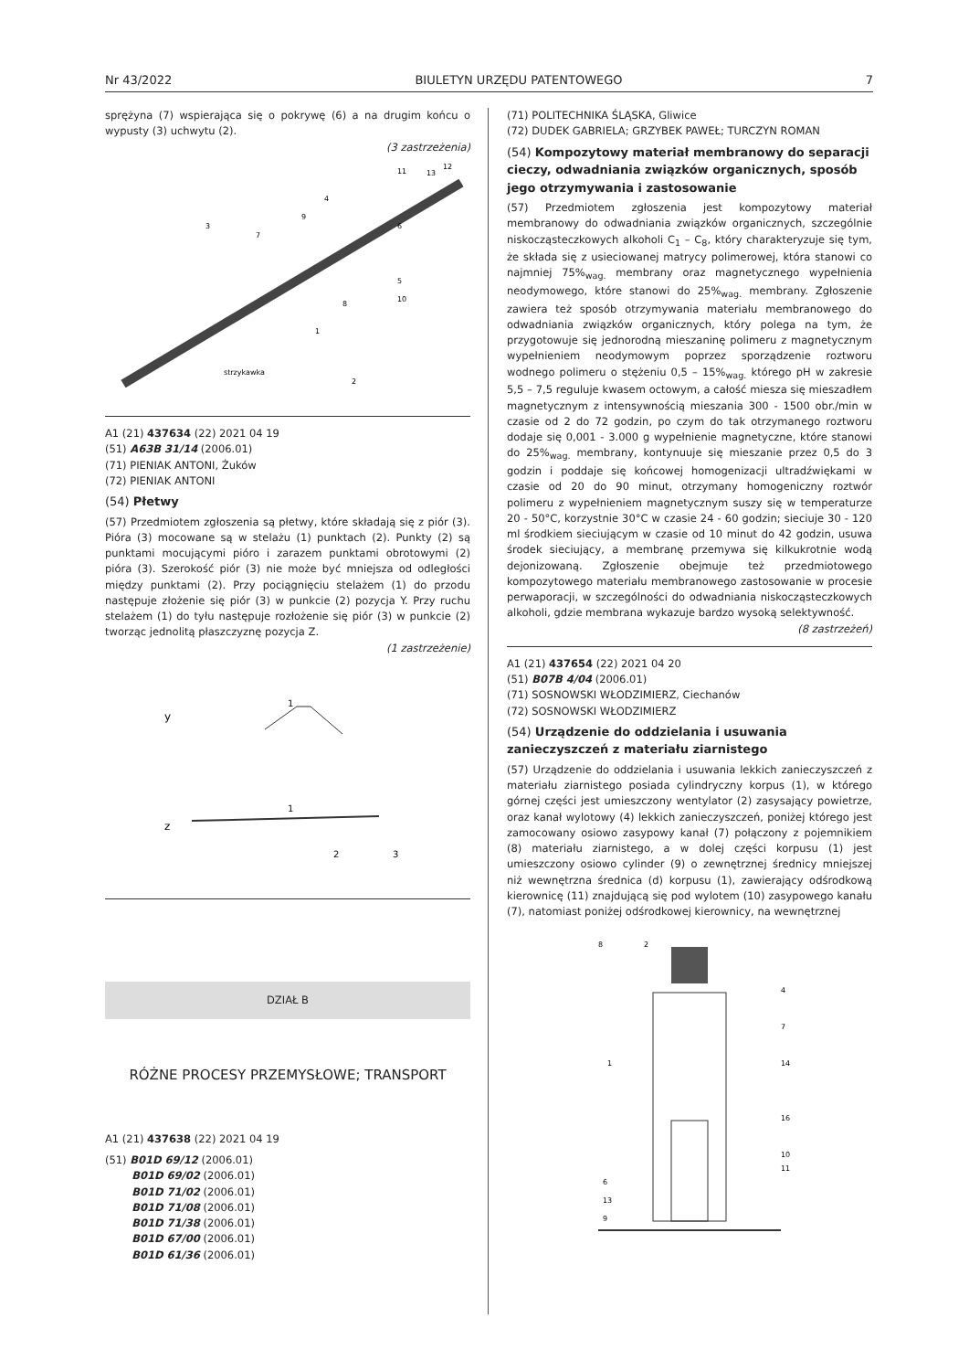Nr 43/2022 BIULETYN URZĘDU PATENTOWEGO 7
sprężyna (7) wspierająca się o pokrywę (6) a na drugim końcu o wypusty (3) uchwytu (2).
(3 zastrzeżenia)
strzykawka
3
7
9
4
6
5
10
8
1
2
11
13
12
A1 (21) 437634 (22) 2021 04 19
(51) A63B 31/14 (2006.01)
(71) PIENIAK ANTONI, Żuków
(72) PIENIAK ANTONI
(54) Płetwy
(57) Przedmiotem zgłoszenia są płetwy, które składają się z piór (3). Pióra (3) mocowane są w stelażu (1) punktach (2). Punkty (2) są punktami mocującymi pióro i zarazem punktami obrotowymi (2) pióra (3). Szerokość piór (3) nie może być mniejsza od odległości między punktami (2). Przy pociągnięciu stelażem (1) do przodu następuje złożenie się piór (3) w punkcie (2) pozycja Y. Przy ruchu stelażem (1) do tyłu następuje rozłożenie się piór (3) w punkcie (2) tworząc jednolitą płaszczyznę pozycja Z.
(1 zastrzeżenie)
y
z
1
1
2
3
DZIAŁ B
RÓŻNE PROCESY PRZEMYSŁOWE; TRANSPORT
A1 (21) 437638 (22) 2021 04 19
(51) B01D 69/12 (2006.01)
B01D 69/02 (2006.01)
B01D 71/02 (2006.01)
B01D 71/08 (2006.01)
B01D 71/38 (2006.01)
B01D 67/00 (2006.01)
B01D 61/36 (2006.01)
(71) POLITECHNIKA ŚLĄSKA, Gliwice
(72) DUDEK GABRIELA; GRZYBEK PAWEŁ; TURCZYN ROMAN
(54) Kompozytowy materiał membranowy do separacji cieczy, odwadniania związków organicznych, sposób jego otrzymywania i zastosowanie
(57) Przedmiotem zgłoszenia jest kompozytowy materiał membranowy do odwadniania związków organicznych, szczególnie niskocząsteczkowych alkoholi C<sub>1</sub> – C<sub>8</sub>, który charakteryzuje się tym, że składa się z usieciowanej matrycy polimerowej, która stanowi co najmniej 75%<sub>wag.</sub> membrany oraz magnetycznego wypełnienia neodymowego, które stanowi do 25%<sub>wag.</sub> membrany. Zgłoszenie zawiera też sposób otrzymywania materiału membranowego do odwadniania związków organicznych, który polega na tym, że przygotowuje się jednorodną mieszaninę polimeru z magnetycznym wypełnieniem neodymowym poprzez sporządzenie roztworu wodnego polimeru o stężeniu 0,5 – 15%<sub>wag.</sub> którego pH w zakresie 5,5 – 7,5 reguluje kwasem octowym, a całość miesza się mieszadłem magnetycznym z intensywnością mieszania 300 - 1500 obr./min w czasie od 2 do 72 godzin, po czym do tak otrzymanego roztworu dodaje się 0,001 - 3.000 g wypełnienie magnetyczne, które stanowi do 25%<sub>wag.</sub> membrany, kontynuuje się mieszanie przez 0,5 do 3 godzin i poddaje się końcowej homogenizacji ultradźwiękami w czasie od 20 do 90 minut, otrzymany homogeniczny roztwór polimeru z wypełnieniem magnetycznym suszy się w temperaturze 20 - 50°C, korzystnie 30°C w czasie 24 - 60 godzin; sieciuje 30 - 120 ml środkiem sieciującym w czasie od 10 minut do 42 godzin, usuwa środek sieciujący, a membranę przemywa się kilkukrotnie wodą dejonizowaną. Zgłoszenie obejmuje też przedmiotowego kompozytowego materiału membranowego zastosowanie w procesie perwaporacji, w szczególności do odwadniania niskocząsteczkowych alkoholi, gdzie membrana wykazuje bardzo wysoką selektywność.
(8 zastrzeżeń)
A1 (21) 437654 (22) 2021 04 20
(51) B07B 4/04 (2006.01)
(71) SOSNOWSKI WŁODZIMIERZ, Ciechanów
(72) SOSNOWSKI WŁODZIMIERZ
(54) Urządzenie do oddzielania i usuwania zanieczyszczeń z materiału ziarnistego
(57) Urządzenie do oddzielania i usuwania lekkich zanieczyszczeń z materiału ziarnistego posiada cylindryczny korpus (1), w którego górnej części jest umieszczony wentylator (2) zasysający powietrze, oraz kanał wylotowy (4) lekkich zanieczyszczeń, poniżej którego jest zamocowany osiowo zasypowy kanał (7) połączony z pojemnikiem (8) materiału ziarnistego, a w dolej części korpusu (1) jest umieszczony osiowo cylinder (9) o zewnętrznej średnicy mniejszej niż wewnętrzna średnica (d) korpusu (1), zawierający odśrodkową kierownicę (11) znajdującą się pod wylotem (10) zasypowego kanału (7), natomiast poniżej odśrodkowej kierownicy, na wewnętrznej
8
2
4
7
1
14
16
10
11
6
13
9